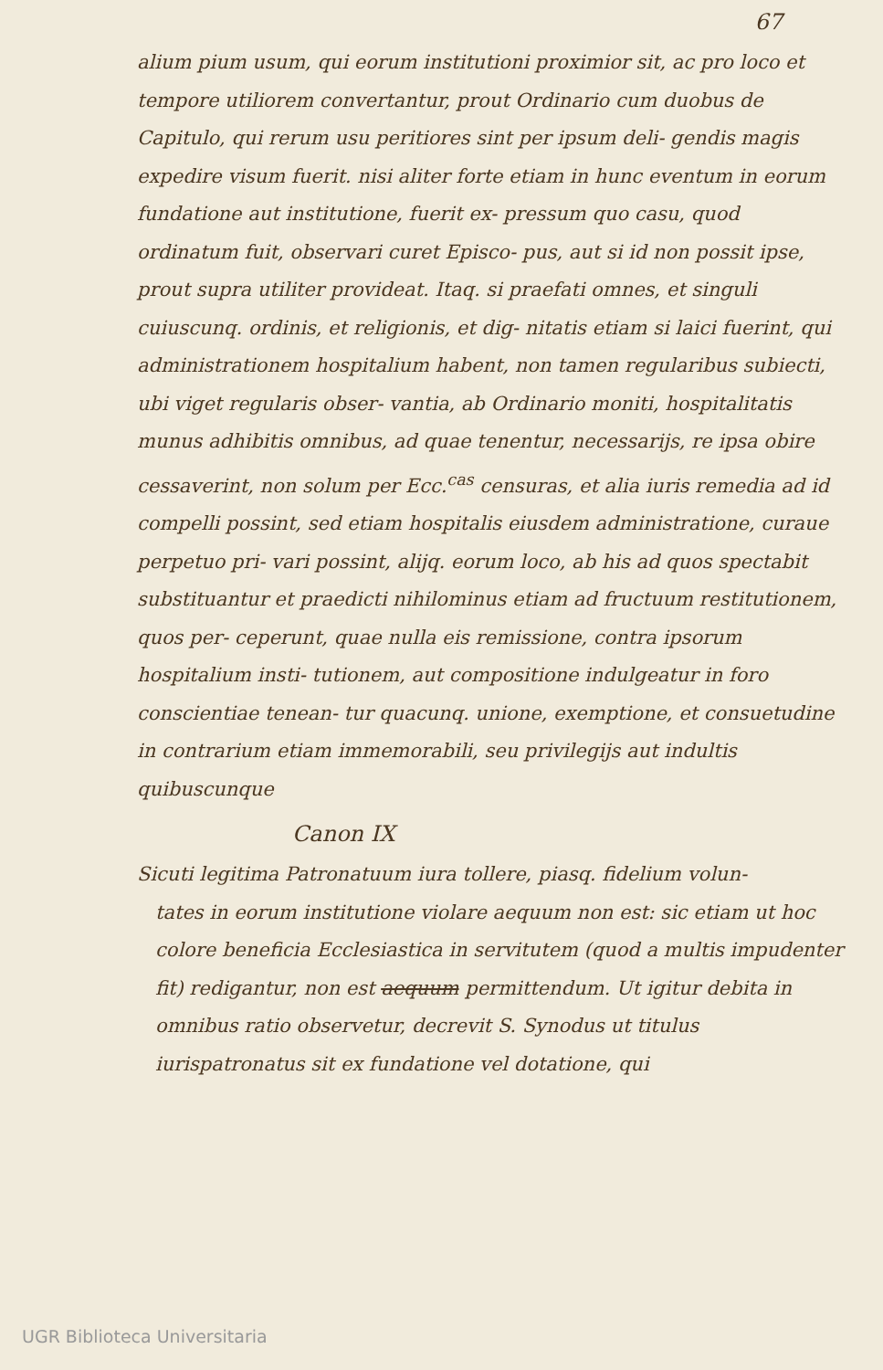67
alium pium usum, qui eorum institutioni proximior sit, ac pro loco et tempore utiliorem convertantur, prout Ordinario cum duobus de Capitulo, qui rerum usu peritiores sint per ipsum deli- gendis magis expedire visum fuerit. nisi aliter forte etiam in hunc eventum in eorum fundatione aut institutione, fuerit ex- pressum quo casu, quod ordinatum fuit, observari curet Episco- pus, aut si id non possit ipse, prout supra utiliter provideat. Itaq. si praefati omnes, et singuli cuiuscunq. ordinis, et religionis, et dig- nitatis etiam si laici fuerint, qui administrationem hospitalium habent, non tamen regularibus subiecti, ubi viget regularis obser- vantia, ab Ordinario moniti, hospitalitatis munus adhibitis omnibus, ad quae tenentur, necessarijs, re ipsa obire cessaverint, non solum per Ecc.<sup>cas</sup> censuras, et alia iuris remedia ad id compelli possint, sed etiam hospitalis eiusdem administratione, curaue perpetuo pri- vari possint, alijq. eorum loco, ab his ad quos spectabit substituantur et praedicti nihilominus etiam ad fructuum restitutionem, quos per- ceperunt, quae nulla eis remissione, contra ipsorum hospitalium insti- tutionem, aut compositione indulgeatur in foro conscientiae tenean- tur quacunq. unione, exemptione, et consuetudine in contrarium etiam immemorabili, seu privilegijs aut indultis quibuscunque
Canon IX
Sicuti legitima Patronatuum iura tollere, piasq. fidelium volun-
tates in eorum institutione violare aequum non est: sic etiam ut hoc colore beneficia Ecclesiastica in servitutem (quod a multis impudenter fit) redigantur, non est aequum permittendum. Ut igitur debita in omnibus ratio observetur, decrevit S. Synodus ut titulus iurispatronatus sit ex fundatione vel dotatione, qui
UGR Biblioteca Universitaria